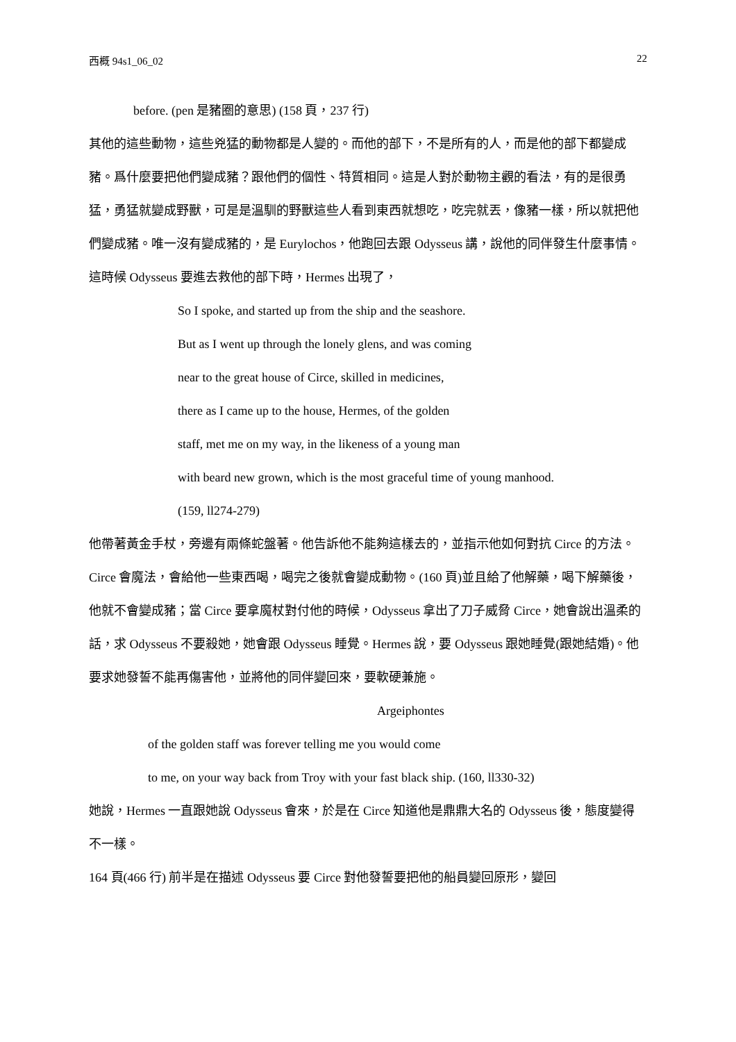西概 94s1_06_02 22
before. (pen 是豬圈的意思) (158 頁，237 行)
其他的這些動物，這些兇猛的動物都是人變的。而他的部下，不是所有的人，而是他的部下都變成豬。爲什麼要把他們變成豬？跟他們的個性、特質相同。這是人對於動物主觀的看法，有的是很勇猛，勇猛就變成野獸，可是是溫馴的野獸這些人看到東西就想吃，吃完就丟，像豬一樣，所以就把他們變成豬。唯一沒有變成豬的，是 Eurylochos，他跑回去跟 Odysseus 講，說他的同伴發生什麼事情。
這時候 Odysseus 要進去救他的部下時，Hermes 出現了，
So I spoke, and started up from the ship and the seashore.
But as I went up through the lonely glens, and was coming
near to the great house of Circe, skilled in medicines,
there as I came up to the house, Hermes, of the golden
staff, met me on my way, in the likeness of a young man
with beard new grown, which is the most graceful time of young manhood.
(159, ll274-279)
他帶著黃金手杖，旁邊有兩條蛇盤著。他告訴他不能夠這樣去的，並指示他如何對抗 Circe 的方法。Circe 會魔法，會給他一些東西喝，喝完之後就會變成動物。(160 頁)並且給了他解藥，喝下解藥後，他就不會變成豬；當 Circe 要拿魔杖對付他的時候，Odysseus 拿出了刀子威脅 Circe，她會說出溫柔的話，求 Odysseus 不要殺她，她會跟 Odysseus 睡覺。Hermes 說，要 Odysseus 跟她睡覺(跟她結婚)。他要求她發誓不能再傷害他，並將他的同伴變回來，要軟硬兼施。
Argeiphontes
of the golden staff was forever telling me you would come
to me, on your way back from Troy with your fast black ship. (160, ll330-32)
她說，Hermes 一直跟她說 Odysseus 會來，於是在 Circe 知道他是鼎鼎大名的 Odysseus 後，態度變得不一樣。
164 頁(466 行) 前半是在描述 Odysseus 要 Circe 對他發誓要把他的船員變回原形，變回